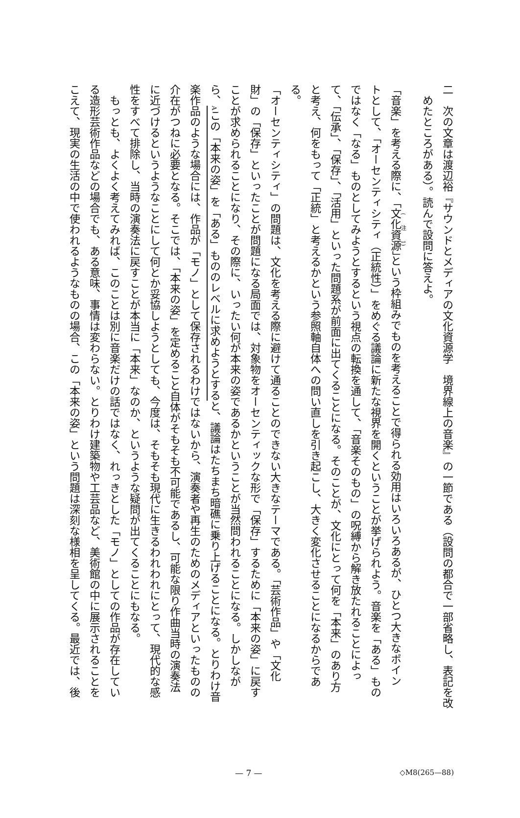二　次の文章は渡辺裕『サウンドとメディアの文化資源学　境界線上の音楽』の一節である（設問の都合で一部省略し、表記を改
　めたところがある）。読んで設問に答えよ。
「音楽」を考える際に、「文化資源」という枠組みでものを考えることで得られる効用はいろいろあるが、ひとつ大きなポイン
トとして、「オーセンティシティ（正統性）」をめぐる議論に新たな視界を開くということが挙げられよう。音楽を「ある」もの
ではなく「なる」ものとしてみようとするという視点の転換を通して、「音楽そのもの」の呪縛から解き放たれることによっ
て、「伝承」、「保存」、「活用」といった問題系が前面に出てくることになる。そのことが、文化にとって何を「本来」のあり方
と考え、何をもって「正統」と考えるかという参照軸自体への問い直しを引き起こし、大きく変化させることになるからであ
る。
「オーセンティシティ」の問題は、文化を考える際に避けて通ることのできない大きなテーマである。「芸術作品」や「文化
財」の「保存」といったことが問題になる局面では、対象物をオーセンティックな形で「保存」するために「本来の姿」に戻す
ことが求められることになり、その際に、いったい何が本来の姿であるかということが当然問われることになる。しかしなが
ら、Aこの「本来の姿」を「ある」もののレベルに求めようとすると、議論はたちまち暗礁に乗り上げることになる。とりわけ音
楽作品のような場合には、作品が「モノ」として保存されるわけではないから、演奏者や再生のためのメディアといったものの
介在がつねに必要となる。そこでは、「本来の姿」を定めること自体がそもそも不可能であるし、可能な限り作曲当時の演奏法
に近づけるというようなことにして何とか妥協しようとしても、今度は、そもそも現代に生きるわれわれにとって、現代的な感
性をすべて排除し、当時の演奏法に戻すことが本当に「本来」なのか、というような疑問が出てくることにもなる。
　もっとも、よくよく考えてみれば、このことは別に音楽だけの話ではなく、れっきとした「モノ」としての作品が存在してい
る造形芸術作品などの場合でも、ある意味、事情は変わらない。とりわけ建築物や工芸品など、美術館の中に展示されることを
こえて、現実の生活の中で使われるようなものの場合、この「本来の姿」という問題は深刻な様相を呈してくる。最近では、後
— 7 — ◇M8(265—88)